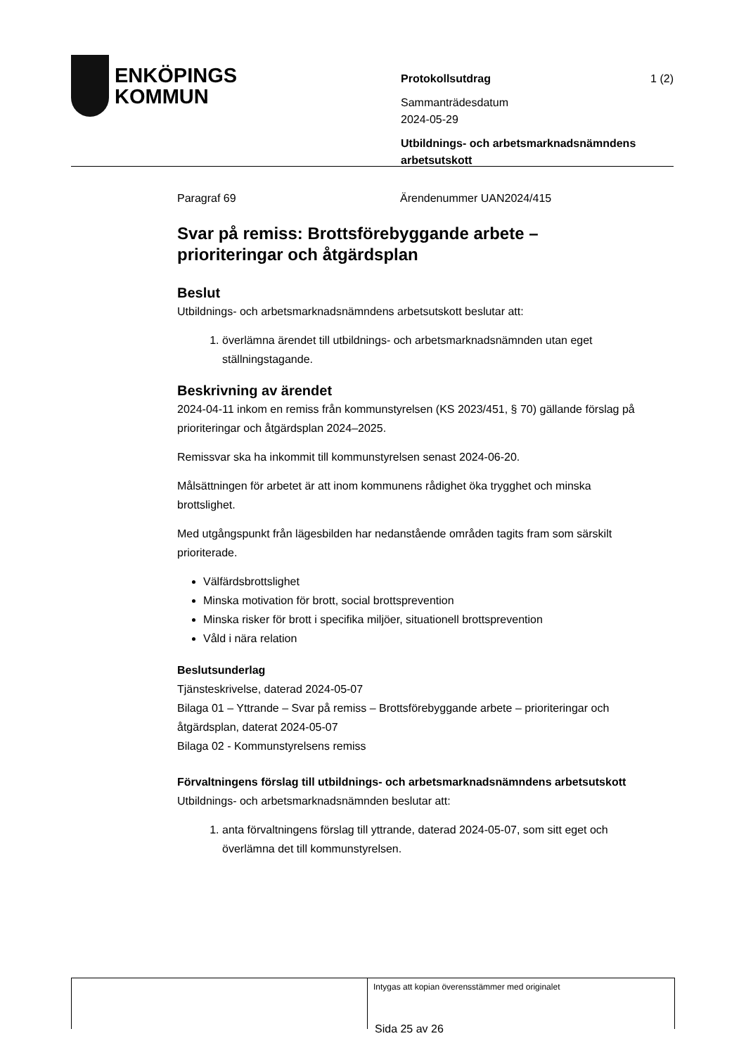ENKÖPINGS
KOMMUN
Protokollsutdrag 1 (2)
Sammanträdesdatum
2024-05-29
Utbildnings- och arbetsmarknadsnämndens arbetsutskott
Paragraf 69 Ärendenummer UAN2024/415
Svar på remiss: Brottsförebyggande arbete – prioriteringar och åtgärdsplan
Beslut
Utbildnings- och arbetsmarknadsnämndens arbetsutskott beslutar att:
1. överlämna ärendet till utbildnings- och arbetsmarknadsnämnden utan eget ställningstagande.
Beskrivning av ärendet
2024-04-11 inkom en remiss från kommunstyrelsen (KS 2023/451, § 70) gällande förslag på prioriteringar och åtgärdsplan 2024–2025.
Remissvar ska ha inkommit till kommunstyrelsen senast 2024-06-20.
Målsättningen för arbetet är att inom kommunens rådighet öka trygghet och minska brottslighet.
Med utgångspunkt från lägesbilden har nedanstående områden tagits fram som särskilt prioriterade.
Välfärdsbrottslighet
Minska motivation för brott, social brottsprevention
Minska risker för brott i specifika miljöer, situationell brottsprevention
Våld i nära relation
Beslutsunderlag
Tjänsteskrivelse, daterad 2024-05-07
Bilaga 01 – Yttrande – Svar på remiss – Brottsförebyggande arbete – prioriteringar och åtgärdsplan, daterat 2024-05-07
Bilaga 02 - Kommunstyrelsens remiss
Förvaltningens förslag till utbildnings- och arbetsmarknadsnämndens arbetsutskott
Utbildnings- och arbetsmarknadsnämnden beslutar att:
1. anta förvaltningens förslag till yttrande, daterad 2024-05-07, som sitt eget och överlämna det till kommunstyrelsen.
Intygas att kopian överensstämmer med originalet
Sida 25 av 26